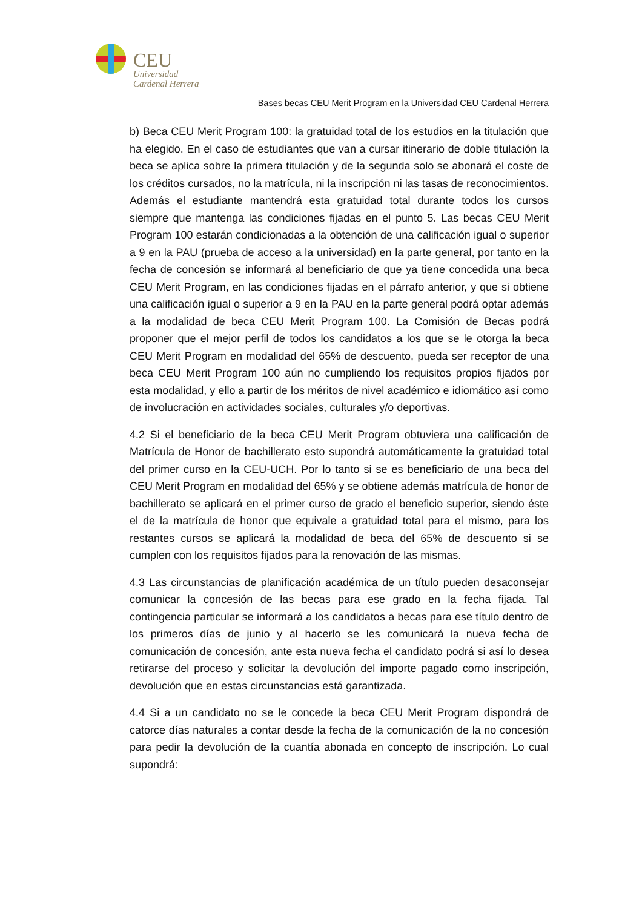CEU
Universidad
Cardenal Herrera
Bases becas CEU Merit Program en la Universidad CEU Cardenal Herrera
b) Beca CEU Merit Program 100: la gratuidad total de los estudios en la titulación que ha elegido. En el caso de estudiantes que van a cursar itinerario de doble titulación la beca se aplica sobre la primera titulación y de la segunda solo se abonará el coste de los créditos cursados, no la matrícula, ni la inscripción ni las tasas de reconocimientos. Además el estudiante mantendrá esta gratuidad total durante todos los cursos siempre que mantenga las condiciones fijadas en el punto 5. Las becas CEU Merit Program 100 estarán condicionadas a la obtención de una calificación igual o superior a 9 en la PAU (prueba de acceso a la universidad) en la parte general, por tanto en la fecha de concesión se informará al beneficiario de que ya tiene concedida una beca CEU Merit Program, en las condiciones fijadas en el párrafo anterior, y que si obtiene una calificación igual o superior a 9 en la PAU en la parte general podrá optar además a la modalidad de beca CEU Merit Program 100. La Comisión de Becas podrá proponer que el mejor perfil de todos los candidatos a los que se le otorga la beca CEU Merit Program en modalidad del 65% de descuento, pueda ser receptor de una beca CEU Merit Program 100 aún no cumpliendo los requisitos propios fijados por esta modalidad, y ello a partir de los méritos de nivel académico e idiomático así como de involucración en actividades sociales, culturales y/o deportivas.
4.2 Si el beneficiario de la beca CEU Merit Program obtuviera una calificación de Matrícula de Honor de bachillerato esto supondrá automáticamente la gratuidad total del primer curso en la CEU-UCH. Por lo tanto si se es beneficiario de una beca del CEU Merit Program en modalidad del 65% y se obtiene además matrícula de honor de bachillerato se aplicará en el primer curso de grado el beneficio superior, siendo éste el de la matrícula de honor que equivale a gratuidad total para el mismo, para los restantes cursos se aplicará la modalidad de beca del 65% de descuento si se cumplen con los requisitos fijados para la renovación de las mismas.
4.3 Las circunstancias de planificación académica de un título pueden desaconsejar comunicar la concesión de las becas para ese grado en la fecha fijada. Tal contingencia particular se informará a los candidatos a becas para ese título dentro de los primeros días de junio y al hacerlo se les comunicará la nueva fecha de comunicación de concesión, ante esta nueva fecha el candidato podrá si así lo desea retirarse del proceso y solicitar la devolución del importe pagado como inscripción, devolución que en estas circunstancias está garantizada.
4.4 Si a un candidato no se le concede la beca CEU Merit Program dispondrá de catorce días naturales a contar desde la fecha de la comunicación de la no concesión para pedir la devolución de la cuantía abonada en concepto de inscripción. Lo cual supondrá: